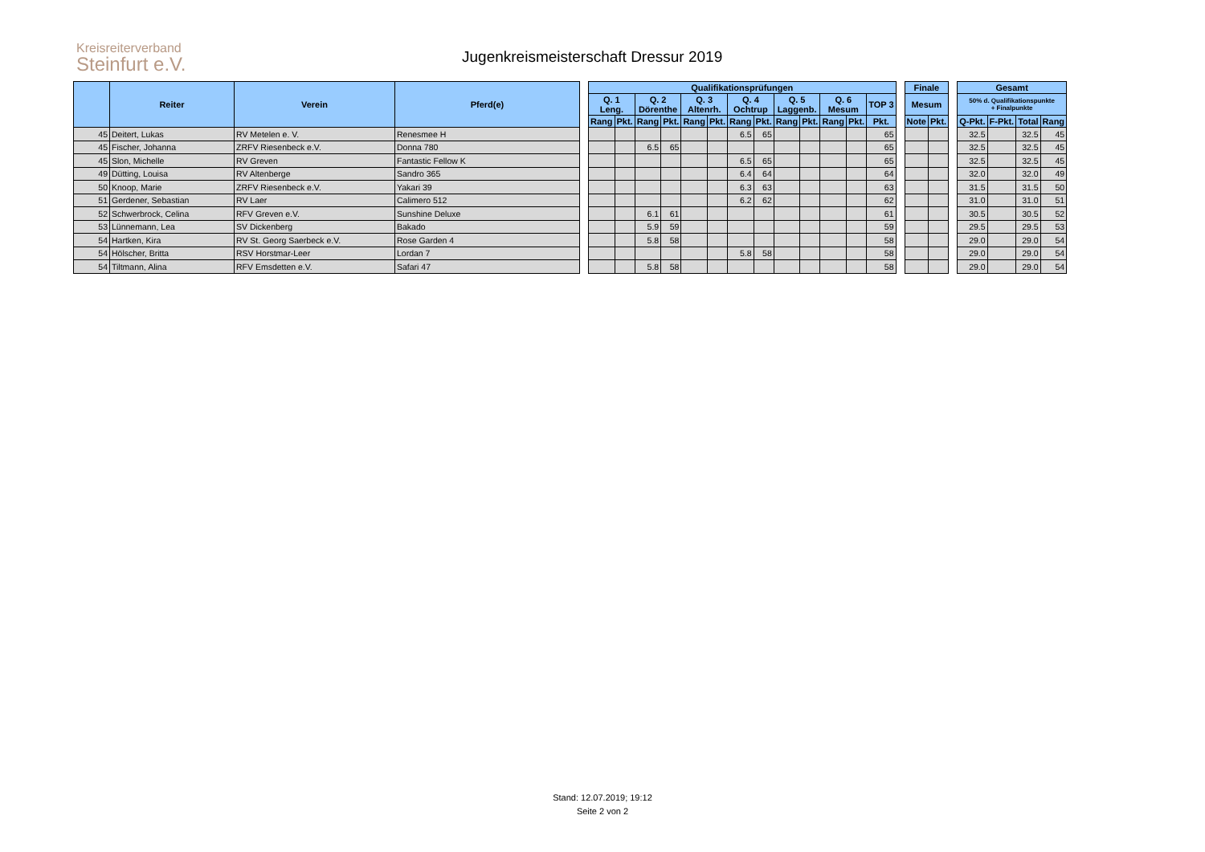Kreisreiterverband
Steinfurt e.V.
Jugenkreismeisterschaft Dressur 2019
| | Reiter | Verein | Pferd(e) | | Qualifikationsprüfungen | | | | | | | | | | | | | | Finale | | | Gesamt | | | |
| --- | --- | --- | --- | --- | --- | --- | --- | --- | --- | --- | --- | --- | --- | --- | --- | --- | --- | --- | --- | --- | --- | --- | --- | --- | --- |
| | | | | | Q. 1 Leng. | | Q. 2 Dörenthe | | Q. 3 Altenrh. | | Q. 4 Ochtrup | | Q. 5 Laggenb. | | Q. 6 Mesum | | TOP 3 | | Mesum | | | 50% d. Qualifikationspunkte + Finalpunkte | | | |
| | | | | | Rang | Pkt. | Rang | Pkt. | Rang | Pkt. | Rang | Pkt. | Rang | Pkt. | Rang | Pkt. | Pkt. | | Note | Pkt. | | Q-Pkt. | F-Pkt. | Total | Rang |
| 45 | Deitert, Lukas | RV Metelen e. V. | Renesmee H | | | | | | | | 6.5 | 65 | | | | | 65 | | | | | 32.5 | | 32.5 | 45 |
| 45 | Fischer, Johanna | ZRFV Riesenbeck e.V. | Donna 780 | | | | 6.5 | 65 | | | | | | | | | 65 | | | | | 32.5 | | 32.5 | 45 |
| 45 | Slon, Michelle | RV Greven | Fantastic Fellow K | | | | | | | | 6.5 | 65 | | | | | 65 | | | | | 32.5 | | 32.5 | 45 |
| 49 | Dütting, Louisa | RV Altenberge | Sandro 365 | | | | | | | | 6.4 | 64 | | | | | 64 | | | | | 32.0 | | 32.0 | 49 |
| 50 | Knoop, Marie | ZRFV Riesenbeck e.V. | Yakari 39 | | | | | | | | 6.3 | 63 | | | | | 63 | | | | | 31.5 | | 31.5 | 50 |
| 51 | Gerdener, Sebastian | RV Laer | Calimero 512 | | | | | | | | 6.2 | 62 | | | | | 62 | | | | | 31.0 | | 31.0 | 51 |
| 52 | Schwerbrock, Celina | RFV Greven e.V. | Sunshine Deluxe | | | | 6.1 | 61 | | | | | | | | | 61 | | | | | 30.5 | | 30.5 | 52 |
| 53 | Lünnemann, Lea | SV Dickenberg | Bakado | | | | 5.9 | 59 | | | | | | | | | 59 | | | | | 29.5 | | 29.5 | 53 |
| 54 | Hartken, Kira | RV St. Georg Saerbeck e.V. | Rose Garden 4 | | | | 5.8 | 58 | | | | | | | | | 58 | | | | | 29.0 | | 29.0 | 54 |
| 54 | Hölscher, Britta | RSV Horstmar-Leer | Lordan 7 | | | | | | | | 5.8 | 58 | | | | | 58 | | | | | 29.0 | | 29.0 | 54 |
| 54 | Tiltmann, Alina | RFV Emsdetten e.V. | Safari 47 | | | | 5.8 | 58 | | | | | | | | | 58 | | | | | 29.0 | | 29.0 | 54 |
Stand: 12.07.2019; 19:12
Seite 2 von 2